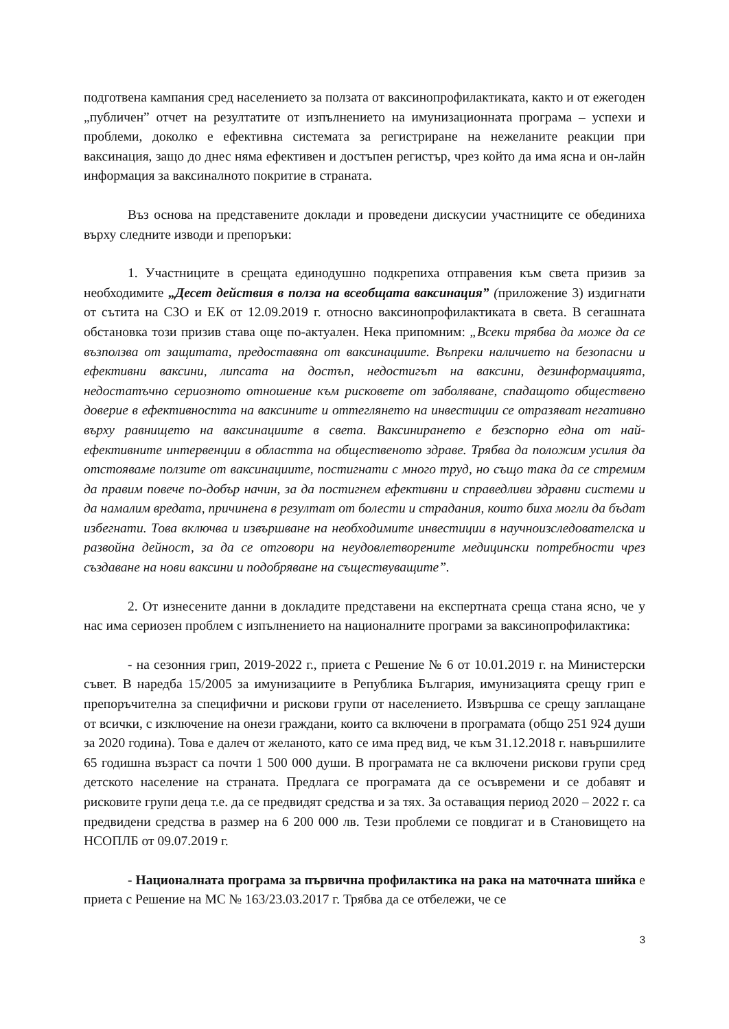подготвена кампания сред населението за ползата от ваксинопрофилактиката, както и от ежегоден „публичен” отчет на резултатите от изпълнението на имунизационната програма – успехи и проблеми, доколко е ефективна системата за регистриране на нежеланите реакции при ваксинация, защо до днес няма ефективен и достъпен регистър, чрез който да има ясна и он-лайн информация за ваксиналното покритие в страната.
Въз основа на представените доклади и проведени дискусии участниците се обединиха върху следните изводи и препоръки:
1. Участниците в срещата единодушно подкрепиха отправения към света призив за необходимите „Десет действия в полза на всеобщата ваксинация” (приложение 3) издигнати от сътита на СЗО и ЕК от 12.09.2019 г. относно ваксинопрофилактиката в света. В сегашната обстановка този призив става още по-актуален. Нека припомним: „Всеки трябва да може да се възползва от защитата, предоставяна от ваксинациите. Въпреки наличието на безопасни и ефективни ваксини, липсата на достъп, недостигът на ваксини, дезинформацията, недостатъчно сериозното отношение към рисковете от заболяване, спадащото обществено доверие в ефективността на ваксините и оттеглянето на инвестиции се отразяват негативно върху равнището на ваксинациите в света. Ваксинирането е безспорно една от най-ефективните интервенции в областта на общественото здраве. Трябва да положим усилия да отстояваме ползите от ваксинациите, постигнати с много труд, но също така да се стремим да правим повече по-добър начин, за да постигнем ефективни и справедливи здравни системи и да намалим вредата, причинена в резултат от болести и страдания, които биха могли да бъдат избегнати. Това включва и извършване на необходимите инвестиции в научноизследователска и развойна дейност, за да се отговори на неудовлетворените медицински потребности чрез създаване на нови ваксини и подобряване на съществуващите”.
2. От изнесените данни в докладите представени на експертната среща стана ясно, че у нас има сериозен проблем с изпълнението на националните програми за ваксинопрофилактика:
- на сезонния грип, 2019-2022 г., приета с Решение № 6 от 10.01.2019 г. на Министерски съвет. В наредба 15/2005 за имунизациите в Република България, имунизацията срещу грип е препоръчителна за специфични и рискови групи от населението. Извършва се срещу заплащане от всички, с изключение на онези граждани, които са включени в програмата (общо 251 924 души за 2020 година). Това е далеч от желаното, като се има пред вид, че към 31.12.2018 г. навършилите 65 годишна възраст са почти 1 500 000 души. В програмата не са включени рискови групи сред детското население на страната. Предлага се програмата да се осъвремени и се добавят и рисковите групи деца т.е. да се предвидят средства и за тях. За оставащия период 2020 – 2022 г. са предвидени средства в размер на 6 200 000 лв. Тези проблеми се повдигат и в Становището на НСОПЛБ от 09.07.2019 г.
- Националната програма за първична профилактика на рака на маточната шийка е приета с Решение на МС № 163/23.03.2017 г. Трябва да се отбележи, че се
3